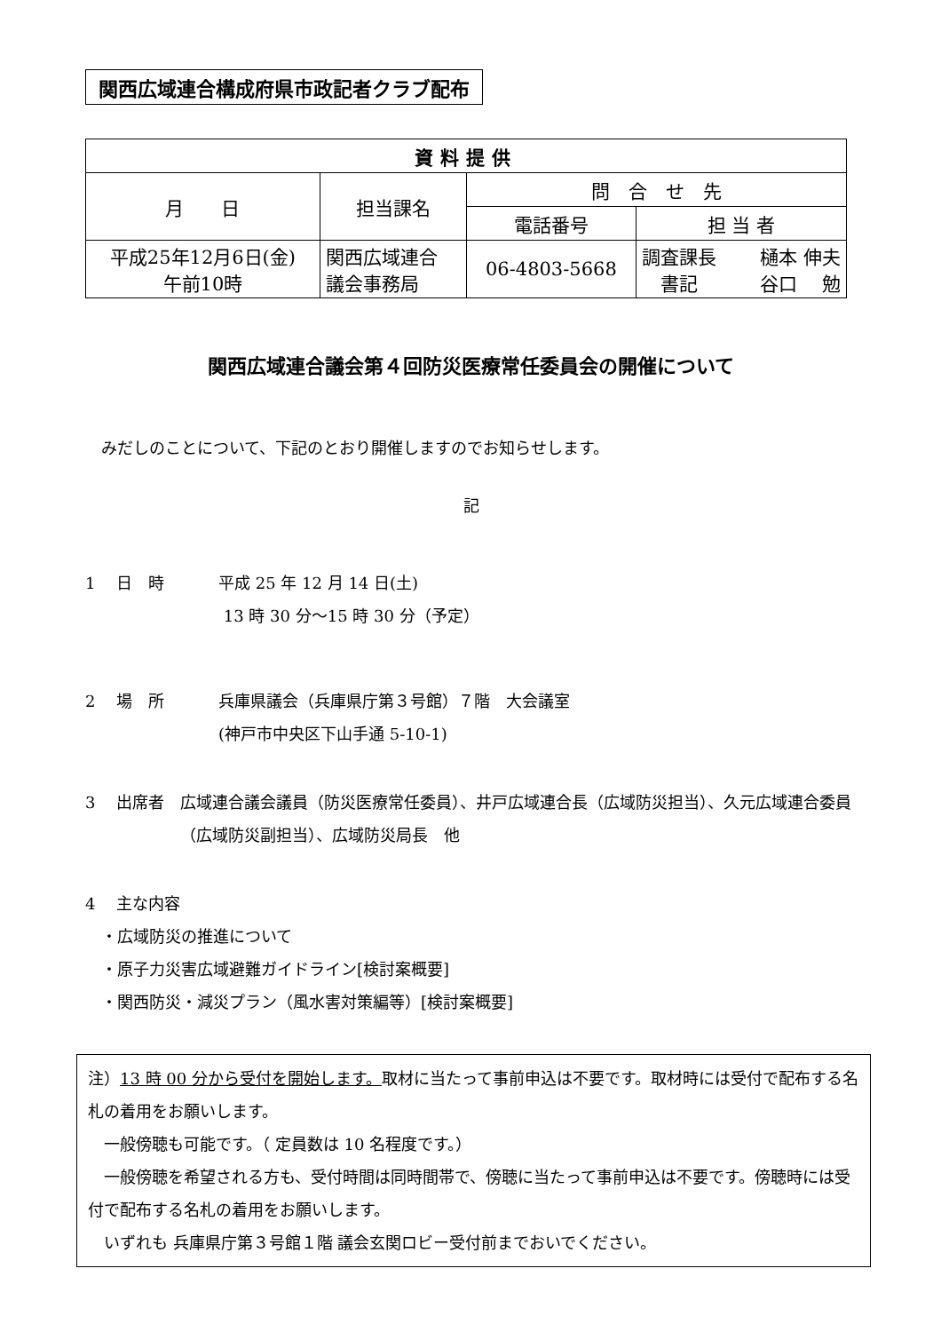関西広域連合構成府県市政記者クラブ配布
| 資料提供 | | | | |
| --- | --- | --- | --- | --- |
| 月 日 | 担当課名 | 問 合 せ 先 | | |
| | | 電話番号 | 担 当 者 | |
| 平成25年12月6日(金) 午前10時 | 関西広域連合 議会事務局 | 06-4803-5668 | 調査課長 書記 | 樋本 伸夫 谷口 勉 |
関西広域連合議会第４回防災医療常任委員会の開催について
　みだしのことについて、下記のとおり開催しますのでお知らせします。
記
1　 日　時 平成 25 年 12 月 14 日(土)
13 時 30 分～15 時 30 分（予定）
2　 場　所 兵庫県議会（兵庫県庁第３号館）７階　大会議室
(神戸市中央区下山手通 5-10-1)
3　 出席者 広域連合議会議員（防災医療常任委員）、井戸広域連合長（広域防災担当）、久元広域連合委員（広域防災副担当）、広域防災局長　他
4　 主な内容
　・広域防災の推進について
　・原子力災害広域避難ガイドライン[検討案概要]
　・関西防災・減災プラン（風水害対策編等）[検討案概要]
注）13 時 00 分から受付を開始します。取材に当たって事前申込は不要です。取材時には受付で配布する名札の着用をお願いします。
　一般傍聴も可能です。（ 定員数は 10 名程度です。）
　一般傍聴を希望される方も、受付時間は同時間帯で、傍聴に当たって事前申込は不要です。傍聴時には受付で配布する名札の着用をお願いします。
　いずれも 兵庫県庁第３号館１階 議会玄関ロビー受付前までおいでください。